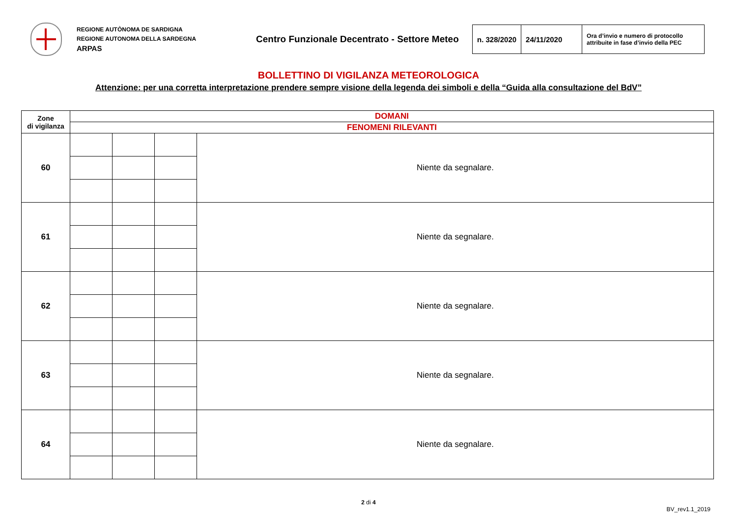REGIONE AUTÒNOMA DE SARDIGNA
REGIONE AUTONOMA DELLA SARDEGNA
ARPAS
Centro Funzionale Decentrato - Settore Meteo
| n. 328/2020 | 24/11/2020 | Ora d’invio e numero di protocollo attribuite in fase d’invio della PEC |
BOLLETTINO DI VIGILANZA METEOROLOGICA
Attenzione: per una corretta interpretazione prendere sempre visione della legenda dei simboli e della “Guida alla consultazione del BdV”
| Zone di vigilanza | DOMANI | | | |
| | FENOMENI RILEVANTI | | | |
| 60 | | | | Niente da segnalare. |
| 61 | | | | Niente da segnalare. |
| 62 | | | | Niente da segnalare. |
| 63 | | | | Niente da segnalare. |
| 64 | | | | Niente da segnalare. |
2 di 4
BV_rev1.1_2019